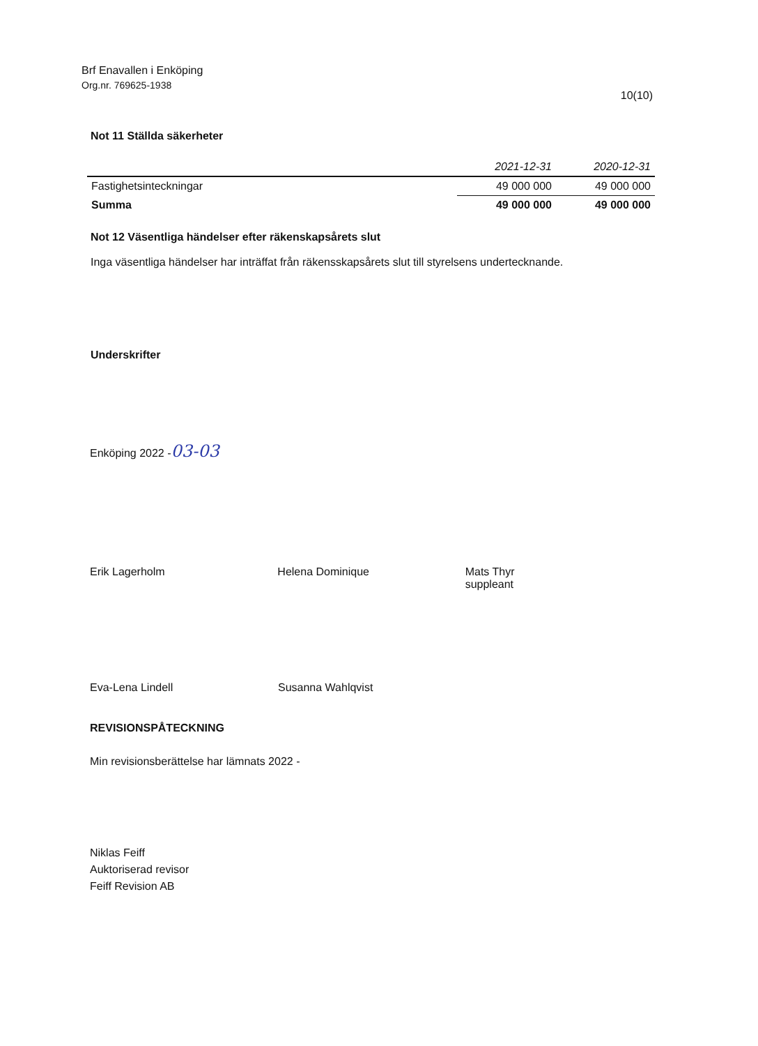Brf Enavallen i Enköping
Org.nr. 769625-1938
10(10)
Not 11 Ställda säkerheter
| | 2021-12-31 | 2020-12-31 |
| --- | --- | --- |
| Fastighetsinteckningar | 49 000 000 | 49 000 000 |
| Summa | 49 000 000 | 49 000 000 |
Not 12 Väsentliga händelser efter räkenskapsårets slut
Inga väsentliga händelser har inträffat från räkensskapsårets slut till styrelsens undertecknande.
Underskrifter
Enköping 2022 -03-03
Erik Lagerholm Helena Dominique Mats Thyr
suppleant
Eva-Lena Lindell Susanna Wahlqvist
REVISIONSPÅTECKNING
Min revisionsberättelse har lämnats 2022 -
Niklas Feiff
Auktoriserad revisor
Feiff Revision AB